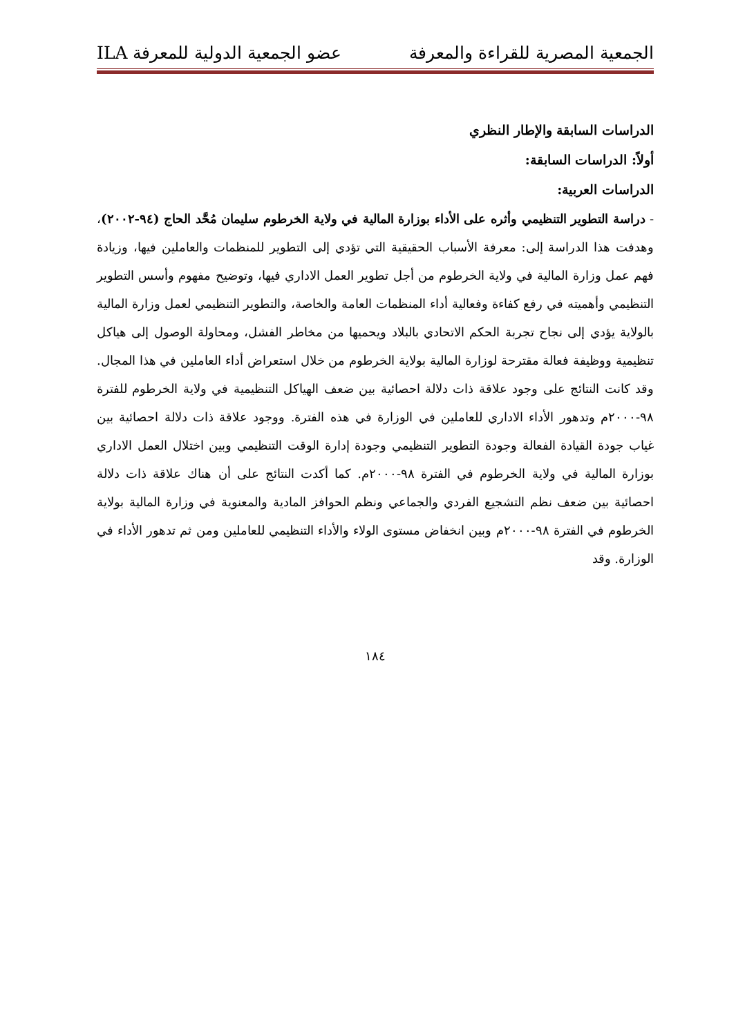الجمعية المصرية للقراءة والمعرفة عضو الجمعية الدولية للمعرفة ILA
الدراسات السابقة والإطار النظري
أولاً: الدراسات السابقة:
الدراسات العربية:
- دراسة التطوير التنظيمي وأثره على الأداء بوزارة المالية في ولاية الخرطوم سليمان مُحَّد الحاج (٩٤-٢٠٠٢)، وهدفت هذا الدراسة إلى: معرفة الأسباب الحقيقية التي تؤدي إلى التطوير للمنظمات والعاملين فيها، وزيادة فهم عمل وزارة المالية في ولاية الخرطوم من أجل تطوير العمل الاداري فيها، وتوضيح مفهوم وأسس التطوير التنظيمي وأهميته في رفع كفاءة وفعالية أداء المنظمات العامة والخاصة، والتطوير التنظيمي لعمل وزارة المالية بالولاية يؤدي إلى نجاح تجربة الحكم الاتحادي بالبلاد ويحميها من مخاطر الفشل، ومحاولة الوصول إلى هياكل تنظيمية ووظيفة فعالة مقترحة لوزارة المالية بولاية الخرطوم من خلال استعراض أداء العاملين في هذا المجال. وقد كانت النتائج على وجود علاقة ذات دلالة احصائية بين ضعف الهياكل التنظيمية في ولاية الخرطوم للفترة ٩٨-٢٠٠٠م وتدهور الأداء الاداري للعاملين في الوزارة في هذه الفترة. ووجود علاقة ذات دلالة احصائية بين غياب جودة القيادة الفعالة وجودة التطوير التنظيمي وجودة إدارة الوقت التنظيمي وبين اختلال العمل الاداري بوزارة المالية في ولاية الخرطوم في الفترة ٩٨-٢٠٠٠م. كما أكدت النتائج على أن هناك علاقة ذات دلالة احصائية بين ضعف نظم التشجيع الفردي والجماعي ونظم الحوافز المادية والمعنوية في وزارة المالية بولاية الخرطوم في الفترة ٩٨-٢٠٠٠م وبين انخفاض مستوى الولاء والأداء التنظيمي للعاملين ومن ثم تدهور الأداء في الوزارة. وقد
١٨٤